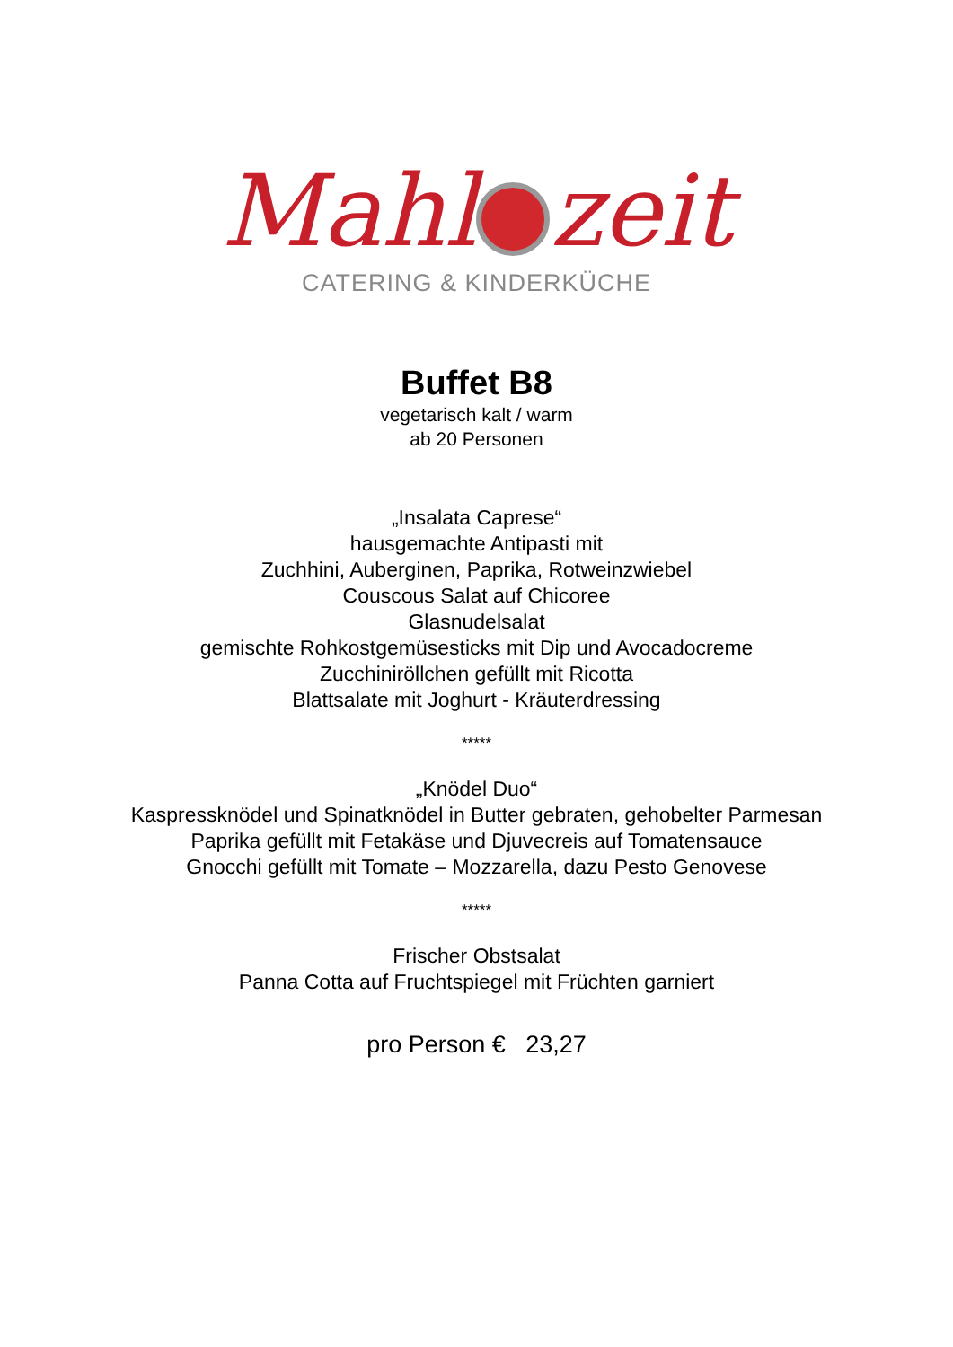Mahl zeit
CATERING & KINDERKÜCHE
Buffet B8
vegetarisch kalt / warm
ab 20 Personen
„Insalata Caprese“
hausgemachte Antipasti mit
Zuchhini, Auberginen, Paprika, Rotweinzwiebel
Couscous Salat auf Chicoree
Glasnudelsalat
gemischte Rohkostgemüsesticks mit Dip und Avocadocreme
Zucchiniröllchen gefüllt mit Ricotta
Blattsalate mit Joghurt - Kräuterdressing
*****
„Knödel Duo“
Kaspressknödel und Spinatknödel in Butter gebraten, gehobelter Parmesan
Paprika gefüllt mit Fetakäse und Djuvecreis auf Tomatensauce
Gnocchi gefüllt mit Tomate – Mozzarella, dazu Pesto Genovese
*****
Frischer Obstsalat
Panna Cotta auf Fruchtspiegel mit Früchten garniert
pro Person € 23,27